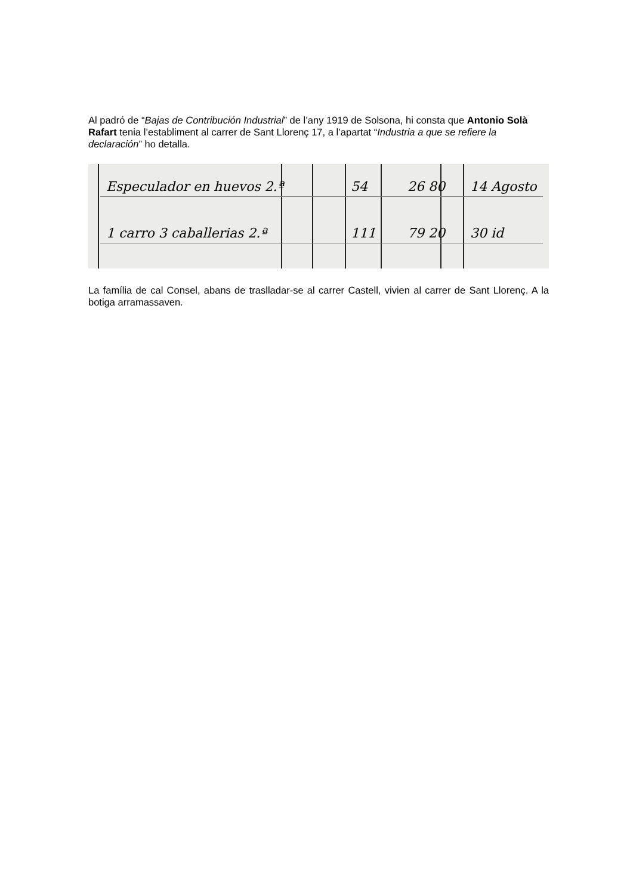Al padró de “Bajas de Contribución Industrial” de l’any 1919 de Solsona, hi consta que Antonio Solà Rafart tenia l’establiment al carrer de Sant Llorenç 17, a l’apartat “Industria a que se refiere la declaración” ho detalla.
Especulador en huevos 2.ª 54 26 80 14 Agosto
1 carro 3 caballerias 2.ª 111 79 20 30 id
La família de cal Consel, abans de traslladar-se al carrer Castell, vivien al carrer de Sant Llorenç. A la botiga arramassaven.